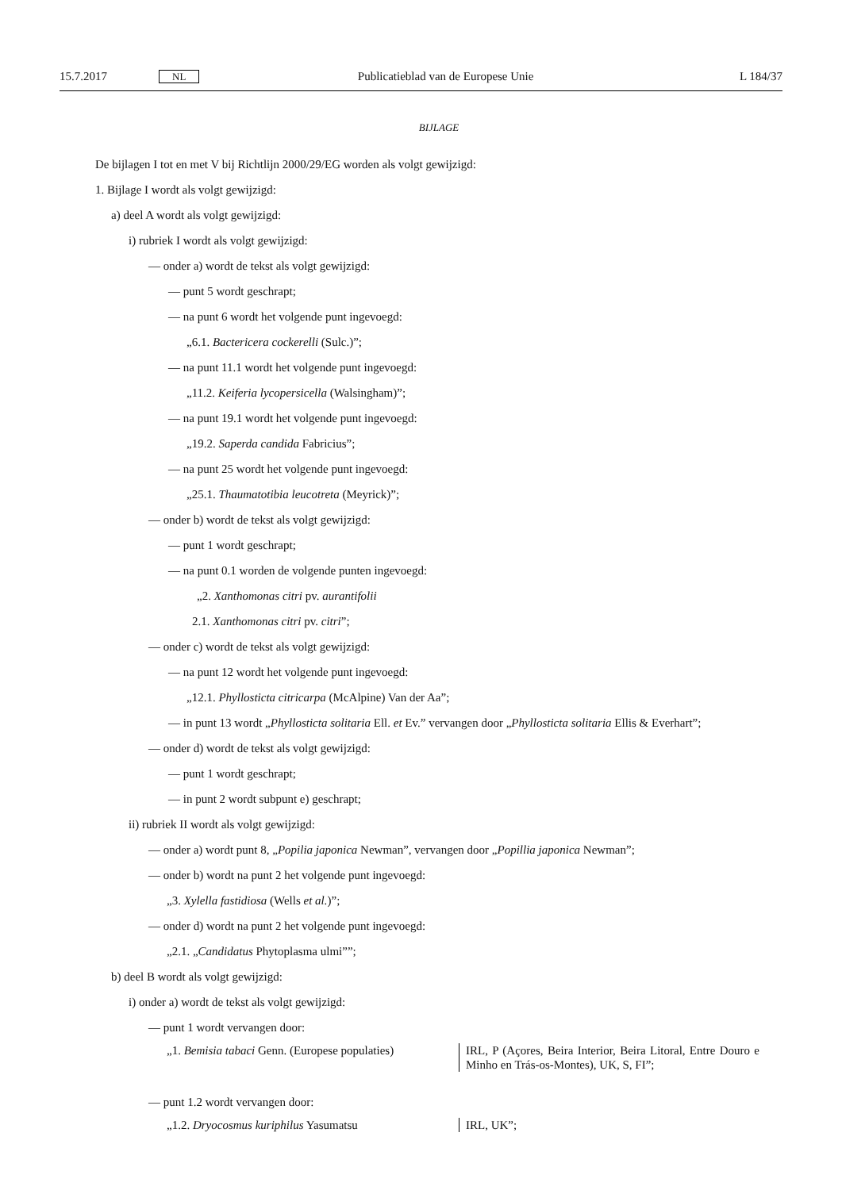15.7.2017 NL Publicatieblad van de Europese Unie L 184/37
BIJLAGE
De bijlagen I tot en met V bij Richtlijn 2000/29/EG worden als volgt gewijzigd:
1. Bijlage I wordt als volgt gewijzigd:
a) deel A wordt als volgt gewijzigd:
i) rubriek I wordt als volgt gewijzigd:
— onder a) wordt de tekst als volgt gewijzigd:
— punt 5 wordt geschrapt;
— na punt 6 wordt het volgende punt ingevoegd:
„6.1. Bactericera cockerelli (Sulc.)”;
— na punt 11.1 wordt het volgende punt ingevoegd:
„11.2. Keiferia lycopersicella (Walsingham)”;
— na punt 19.1 wordt het volgende punt ingevoegd:
„19.2. Saperda candida Fabricius”;
— na punt 25 wordt het volgende punt ingevoegd:
„25.1. Thaumatotibia leucotreta (Meyrick)”;
— onder b) wordt de tekst als volgt gewijzigd:
— punt 1 wordt geschrapt;
— na punt 0.1 worden de volgende punten ingevoegd:
„2. Xanthomonas citri pv. aurantifolii
2.1. Xanthomonas citri pv. citri”;
— onder c) wordt de tekst als volgt gewijzigd:
— na punt 12 wordt het volgende punt ingevoegd:
„12.1. Phyllosticta citricarpa (McAlpine) Van der Aa”;
— in punt 13 wordt „Phyllosticta solitaria Ell. et Ev.” vervangen door „Phyllosticta solitaria Ellis & Everhart”;
— onder d) wordt de tekst als volgt gewijzigd:
— punt 1 wordt geschrapt;
— in punt 2 wordt subpunt e) geschrapt;
ii) rubriek II wordt als volgt gewijzigd:
— onder a) wordt punt 8, „Popilia japonica Newman”, vervangen door „Popillia japonica Newman”;
— onder b) wordt na punt 2 het volgende punt ingevoegd:
„3. Xylella fastidiosa (Wells et al.)”;
— onder d) wordt na punt 2 het volgende punt ingevoegd:
„2.1. „Candidatus Phytoplasma ulmi””;
b) deel B wordt als volgt gewijzigd:
i) onder a) wordt de tekst als volgt gewijzigd:
— punt 1 wordt vervangen door:
| „1. Bemisia tabaci Genn. (Europese populaties) | IRL, P (Açores, Beira Interior, Beira Litoral, Entre Douro e Minho en Trás-os-Montes), UK, S, FI”; |
— punt 1.2 wordt vervangen door:
| „1.2. Dryocosmus kuriphilus Yasumatsu | IRL, UK”; |